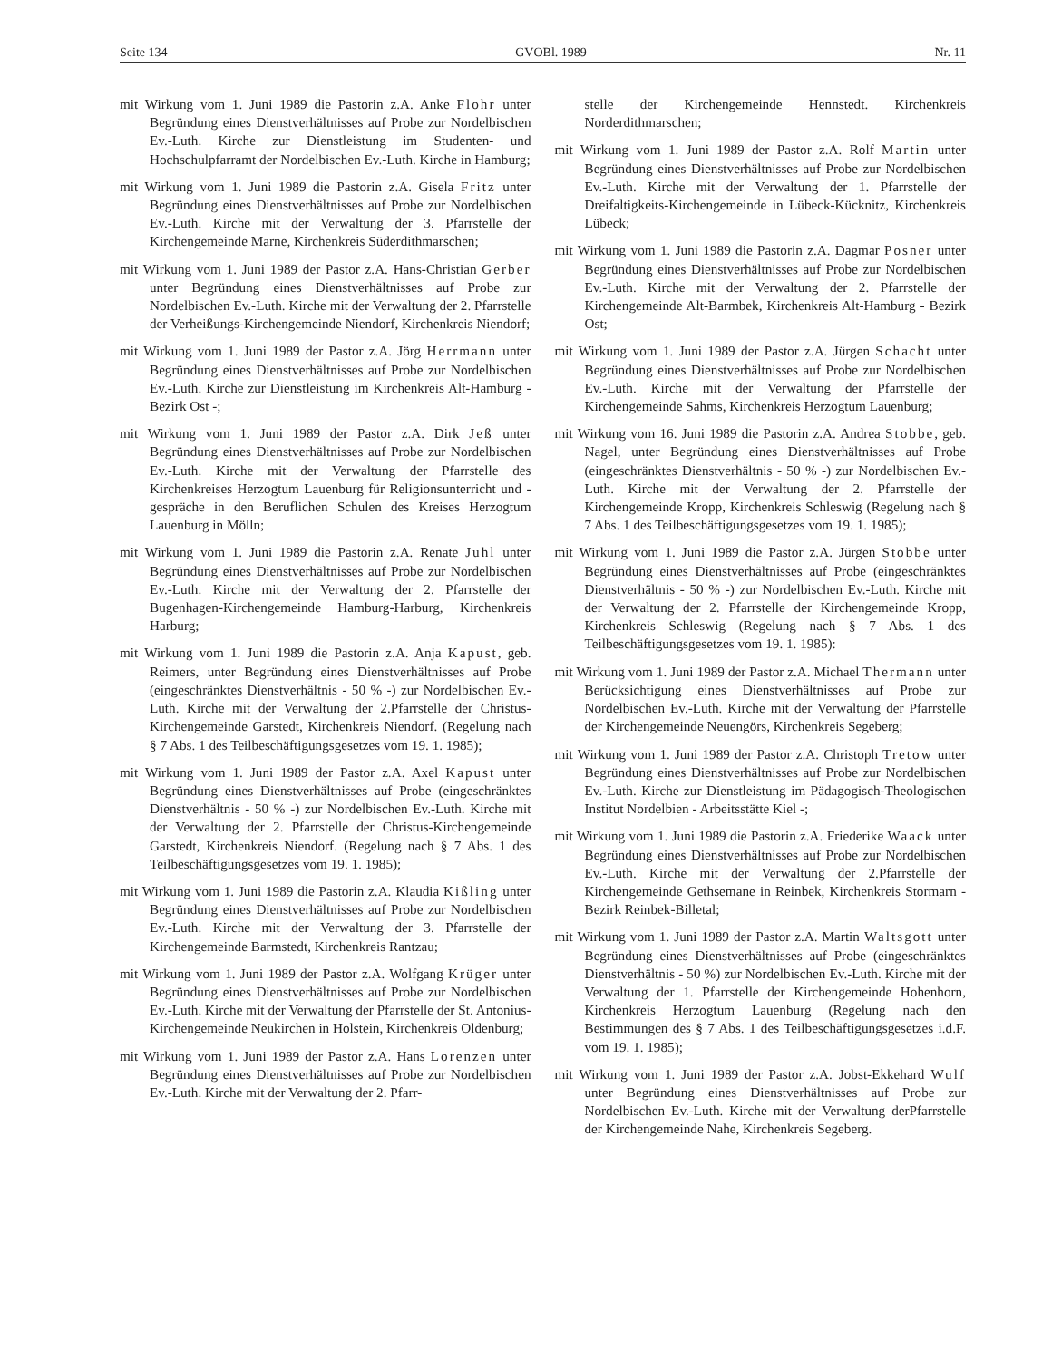Seite 134 GVOBl. 1989 Nr. 11
mit Wirkung vom 1. Juni 1989 die Pastorin z.A. Anke Flohr unter Begründung eines Dienstverhältnisses auf Probe zur Nordelbischen Ev.-Luth. Kirche zur Dienstleistung im Studenten- und Hochschulpfarramt der Nordelbischen Ev.-Luth. Kirche in Hamburg;
mit Wirkung vom 1. Juni 1989 die Pastorin z.A. Gisela Fritz unter Begründung eines Dienstverhältnisses auf Probe zur Nordelbischen Ev.-Luth. Kirche mit der Verwaltung der 3. Pfarrstelle der Kirchengemeinde Marne, Kirchenkreis Süderdithmarschen;
mit Wirkung vom 1. Juni 1989 der Pastor z.A. Hans-Christian Gerber unter Begründung eines Dienstverhältnisses auf Probe zur Nordelbischen Ev.-Luth. Kirche mit der Verwaltung der 2. Pfarrstelle der Verheißungs-Kirchengemeinde Niendorf, Kirchenkreis Niendorf;
mit Wirkung vom 1. Juni 1989 der Pastor z.A. Jörg Herrmann unter Begründung eines Dienstverhältnisses auf Probe zur Nordelbischen Ev.-Luth. Kirche zur Dienstleistung im Kirchenkreis Alt-Hamburg - Bezirk Ost -;
mit Wirkung vom 1. Juni 1989 der Pastor z.A. Dirk Jeß unter Begründung eines Dienstverhältnisses auf Probe zur Nordelbischen Ev.-Luth. Kirche mit der Verwaltung der Pfarrstelle des Kirchenkreises Herzogtum Lauenburg für Religionsunterricht und -gespräche in den Beruflichen Schulen des Kreises Herzogtum Lauenburg in Mölln;
mit Wirkung vom 1. Juni 1989 die Pastorin z.A. Renate Juhl unter Begründung eines Dienstverhältnisses auf Probe zur Nordelbischen Ev.-Luth. Kirche mit der Verwaltung der 2. Pfarrstelle der Bugenhagen-Kirchengemeinde Hamburg-Harburg, Kirchenkreis Harburg;
mit Wirkung vom 1. Juni 1989 die Pastorin z.A. Anja Kapust, geb. Reimers, unter Begründung eines Dienstverhältnisses auf Probe (eingeschränktes Dienstverhältnis - 50 % -) zur Nordelbischen Ev.-Luth. Kirche mit der Verwaltung der 2.Pfarrstelle der Christus-Kirchengemeinde Garstedt, Kirchenkreis Niendorf. (Regelung nach § 7 Abs. 1 des Teilbeschäftigungsgesetzes vom 19. 1. 1985);
mit Wirkung vom 1. Juni 1989 der Pastor z.A. Axel Kapust unter Begründung eines Dienstverhältnisses auf Probe (eingeschränktes Dienstverhältnis - 50 % -) zur Nordelbischen Ev.-Luth. Kirche mit der Verwaltung der 2. Pfarrstelle der Christus-Kirchengemeinde Garstedt, Kirchenkreis Niendorf. (Regelung nach § 7 Abs. 1 des Teilbeschäftigungsgesetzes vom 19. 1. 1985);
mit Wirkung vom 1. Juni 1989 die Pastorin z.A. Klaudia Kißling unter Begründung eines Dienstverhältnisses auf Probe zur Nordelbischen Ev.-Luth. Kirche mit der Verwaltung der 3. Pfarrstelle der Kirchengemeinde Barmstedt, Kirchenkreis Rantzau;
mit Wirkung vom 1. Juni 1989 der Pastor z.A. Wolfgang Krüger unter Begründung eines Dienstverhältnisses auf Probe zur Nordelbischen Ev.-Luth. Kirche mit der Verwaltung der Pfarrstelle der St. Antonius-Kirchengemeinde Neukirchen in Holstein, Kirchenkreis Oldenburg;
mit Wirkung vom 1. Juni 1989 der Pastor z.A. Hans Lorenzen unter Begründung eines Dienstverhältnisses auf Probe zur Nordelbischen Ev.-Luth. Kirche mit der Verwaltung der 2. Pfarr-
stelle der Kirchengemeinde Hennstedt. Kirchenkreis Norderdithmarschen;
mit Wirkung vom 1. Juni 1989 der Pastor z.A. Rolf Martin unter Begründung eines Dienstverhältnisses auf Probe zur Nordelbischen Ev.-Luth. Kirche mit der Verwaltung der 1. Pfarrstelle der Dreifaltigkeits-Kirchengemeinde in Lübeck-Kücknitz, Kirchenkreis Lübeck;
mit Wirkung vom 1. Juni 1989 die Pastorin z.A. Dagmar Posner unter Begründung eines Dienstverhältnisses auf Probe zur Nordelbischen Ev.-Luth. Kirche mit der Verwaltung der 2. Pfarrstelle der Kirchengemeinde Alt-Barmbek, Kirchenkreis Alt-Hamburg - Bezirk Ost;
mit Wirkung vom 1. Juni 1989 der Pastor z.A. Jürgen Schacht unter Begründung eines Dienstverhältnisses auf Probe zur Nordelbischen Ev.-Luth. Kirche mit der Verwaltung der Pfarrstelle der Kirchengemeinde Sahms, Kirchenkreis Herzogtum Lauenburg;
mit Wirkung vom 16. Juni 1989 die Pastorin z.A. Andrea Stobbe, geb. Nagel, unter Begründung eines Dienstverhältnisses auf Probe (eingeschränktes Dienstverhältnis - 50 % -) zur Nordelbischen Ev.-Luth. Kirche mit der Verwaltung der 2. Pfarrstelle der Kirchengemeinde Kropp, Kirchenkreis Schleswig (Regelung nach § 7 Abs. 1 des Teilbeschäftigungsgesetzes vom 19. 1. 1985);
mit Wirkung vom 1. Juni 1989 die Pastor z.A. Jürgen Stobbe unter Begründung eines Dienstverhältnisses auf Probe (eingeschränktes Dienstverhältnis - 50 % -) zur Nordelbischen Ev.-Luth. Kirche mit der Verwaltung der 2. Pfarrstelle der Kirchengemeinde Kropp, Kirchenkreis Schleswig (Regelung nach § 7 Abs. 1 des Teilbeschäftigungsgesetzes vom 19. 1. 1985):
mit Wirkung vom 1. Juni 1989 der Pastor z.A. Michael Thermann unter Berücksichtigung eines Dienstverhältnisses auf Probe zur Nordelbischen Ev.-Luth. Kirche mit der Verwaltung der Pfarrstelle der Kirchengemeinde Neuengörs, Kirchenkreis Segeberg;
mit Wirkung vom 1. Juni 1989 der Pastor z.A. Christoph Tretow unter Begründung eines Dienstverhältnisses auf Probe zur Nordelbischen Ev.-Luth. Kirche zur Dienstleistung im Pädagogisch-Theologischen Institut Nordelbien - Arbeitsstätte Kiel -;
mit Wirkung vom 1. Juni 1989 die Pastorin z.A. Friederike Waack unter Begründung eines Dienstverhältnisses auf Probe zur Nordelbischen Ev.-Luth. Kirche mit der Verwaltung der 2.Pfarrstelle der Kirchengemeinde Gethsemane in Reinbek, Kirchenkreis Stormarn - Bezirk Reinbek-Billetal;
mit Wirkung vom 1. Juni 1989 der Pastor z.A. Martin Waltsgott unter Begründung eines Dienstverhältnisses auf Probe (eingeschränktes Dienstverhältnis - 50 %) zur Nordelbischen Ev.-Luth. Kirche mit der Verwaltung der 1. Pfarrstelle der Kirchengemeinde Hohenhorn, Kirchenkreis Herzogtum Lauenburg (Regelung nach den Bestimmungen des § 7 Abs. 1 des Teilbeschäftigungsgesetzes i.d.F. vom 19. 1. 1985);
mit Wirkung vom 1. Juni 1989 der Pastor z.A. Jobst-Ekkehard Wulf unter Begründung eines Dienstverhältnisses auf Probe zur Nordelbischen Ev.-Luth. Kirche mit der Verwaltung derPfarrstelle der Kirchengemeinde Nahe, Kirchenkreis Segeberg.